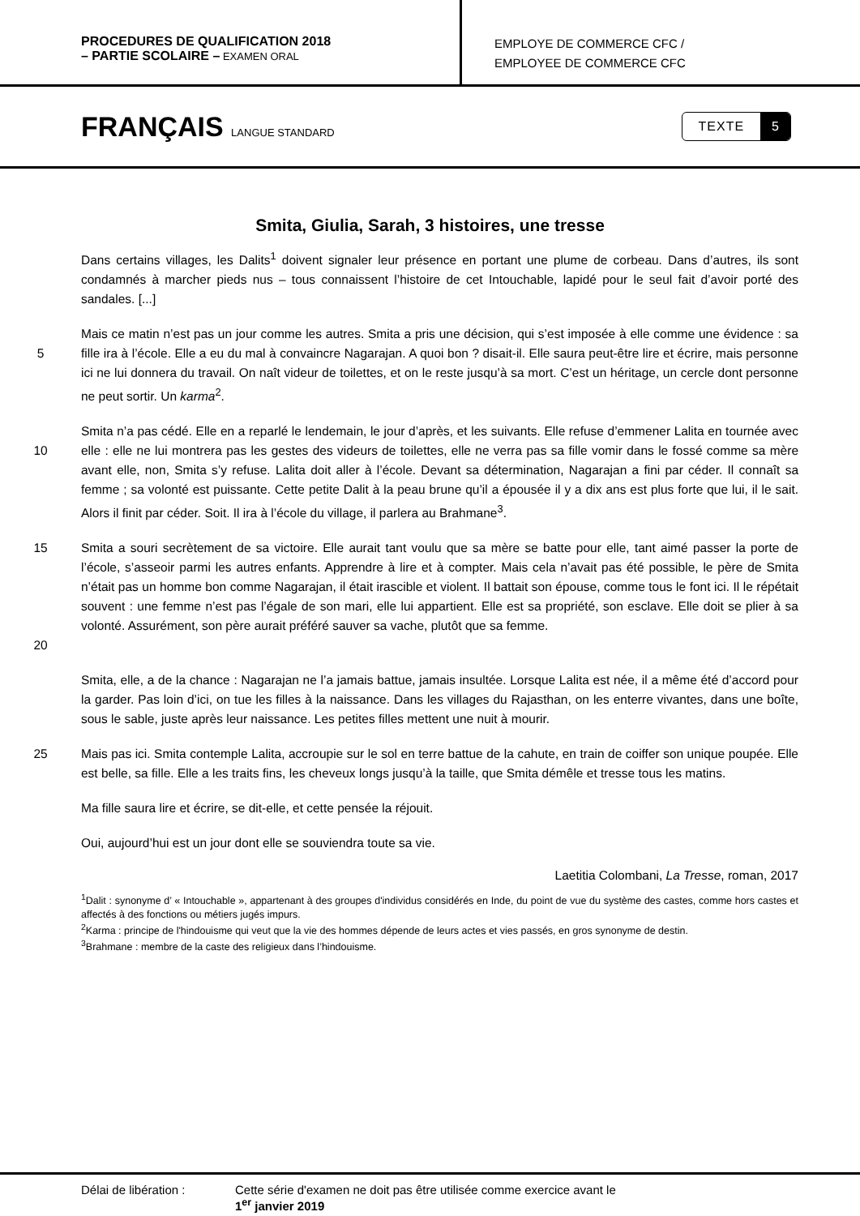PROCEDURES DE QUALIFICATION 2018
– PARTIE SCOLAIRE – EXAMEN ORAL
EMPLOYE DE COMMERCE CFC /
EMPLOYEE DE COMMERCE CFC
FRANÇAIS LANGUE STANDARD
TEXTE 5
Smita, Giulia, Sarah, 3 histoires, une tresse
Dans certains villages, les Dalits<sup>1</sup> doivent signaler leur présence en portant une plume de corbeau. Dans d’autres, ils sont condamnés à marcher pieds nus – tous connaissent l’histoire de cet Intouchable, lapidé pour le seul fait d’avoir porté des sandales. [...]
5 Mais ce matin n’est pas un jour comme les autres. Smita a pris une décision, qui s’est imposée à elle comme une évidence : sa fille ira à l’école. Elle a eu du mal à convaincre Nagarajan. A quoi bon ? disait-il. Elle saura peut-être lire et écrire, mais personne ici ne lui donnera du travail. On naît videur de toilettes, et on le reste jusqu’à sa mort. C’est un héritage, un cercle dont personne ne peut sortir. Un karma<sup>2</sup>.
10 Smita n’a pas cédé. Elle en a reparlé le lendemain, le jour d’après, et les suivants. Elle refuse d’emmener Lalita en tournée avec elle : elle ne lui montrera pas les gestes des videurs de toilettes, elle ne verra pas sa fille vomir dans le fossé comme sa mère avant elle, non, Smita s’y refuse. Lalita doit aller à l’école. Devant sa détermination, Nagarajan a fini par céder. Il connaît sa femme ; sa volonté est puissante. Cette petite Dalit à la peau brune qu’il a épousée il y a dix ans est plus forte que lui, il le sait. Alors il finit par céder. Soit. Il ira à l’école du village, il parlera au Brahmane<sup>3</sup>.
15
20
Smita a souri secrètement de sa victoire. Elle aurait tant voulu que sa mère se batte pour elle, tant aimé passer la porte de l’école, s’asseoir parmi les autres enfants. Apprendre à lire et à compter. Mais cela n’avait pas été possible, le père de Smita n’était pas un homme bon comme Nagarajan, il était irascible et violent. Il battait son épouse, comme tous le font ici. Il le répétait souvent : une femme n’est pas l’égale de son mari, elle lui appartient. Elle est sa propriété, son esclave. Elle doit se plier à sa volonté. Assurément, son père aurait préféré sauver sa vache, plutôt que sa femme.
Smita, elle, a de la chance : Nagarajan ne l’a jamais battue, jamais insultée. Lorsque Lalita est née, il a même été d’accord pour la garder. Pas loin d’ici, on tue les filles à la naissance. Dans les villages du Rajasthan, on les enterre vivantes, dans une boîte, sous le sable, juste après leur naissance. Les petites filles mettent une nuit à mourir.
25 Mais pas ici. Smita contemple Lalita, accroupie sur le sol en terre battue de la cahute, en train de coiffer son unique poupée. Elle est belle, sa fille. Elle a les traits fins, les cheveux longs jusqu’à la taille, que Smita démêle et tresse tous les matins.
Ma fille saura lire et écrire, se dit-elle, et cette pensée la réjouit.
Oui, aujourd’hui est un jour dont elle se souviendra toute sa vie.
Laetitia Colombani, La Tresse, roman, 2017
<sup>1</sup> Dalit : synonyme d’ « Intouchable », appartenant à des groupes d'individus considérés en Inde, du point de vue du système des castes, comme hors castes et affectés à des fonctions ou métiers jugés impurs.
<sup>2</sup> Karma : principe de l'hindouisme qui veut que la vie des hommes dépende de leurs actes et vies passés, en gros synonyme de destin.
<sup>3</sup> Brahmane : membre de la caste des religieux dans l’hindouisme.
Délai de libération : Cette série d'examen ne doit pas être utilisée comme exercice avant le
1<sup>er</sup> janvier 2019